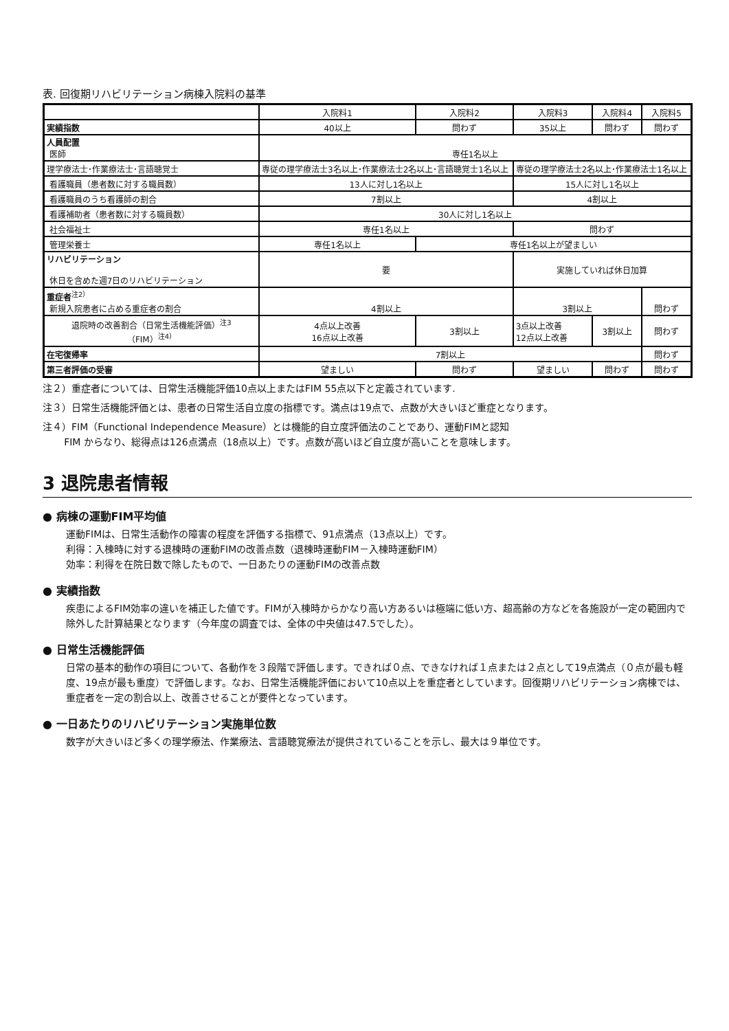表. 回復期リハビリテーション病棟入院料の基準
| | 入院料1 | 入院料2 | 入院料3 | 入院料4 | 入院料5 |
| 実績指数 | 40以上 | 問わず | 35以上 | 問わず | 問わず |
| 人員配置 医師 | 専任1名以上 | | | | |
| 理学療法士･作業療法士･言語聴覚士 | 専従の理学療法士3名以上･作業療法士2名以上･言語聴覚士1名以上 | | 専従の理学療法士2名以上･作業療法士1名以上 | | |
| 看護職員（患者数に対する職員数） | 13人に対し1名以上 | | 15人に対し1名以上 | | |
| 看護職員のうち看護師の割合 | 7割以上 | | 4割以上 | | |
| 看護補助者（患者数に対する職員数） | 30人に対し1名以上 | | | | |
| 社会福祉士 | 専任1名以上 | | 問わず | | |
| 管理栄養士 | 専任1名以上 | 専任1名以上が望ましい | | | |
| リハビリテーション 休日を含めた週7日のリハビリテーション | 要 | | 実施していれば休日加算 | | |
| 重症者<sup>注2）</sup> 新規入院患者に占める重症者の割合 | 4割以上 | | 3割以上 | | 問わず |
| 退院時の改善割合（日常生活機能評価）<sup>注3</sup> （FIM）<sup>注4）</sup> | 4点以上改善 16点以上改善 | 3割以上 | 3点以上改善 12点以上改善 | 3割以上 | 問わず |
| 在宅復帰率 | 7割以上 | | | | 問わず |
| 第三者評価の受審 | 望ましい | 問わず | 望ましい | 問わず | 問わず |
注２）重症者については、日常生活機能評価10点以上またはFIM 55点以下と定義されています.
注３）日常生活機能評価とは、患者の日常生活自立度の指標です。満点は19点で、点数が大きいほど重症となります。
注４）FIM（Functional Independence Measure）とは機能的自立度評価法のことであり、運動FIMと認知
FIM からなり、総得点は126点満点（18点以上）です。点数が高いほど自立度が高いことを意味します。
3 退院患者情報
● 病棟の運動FIM平均値
運動FIMは、日常生活動作の障害の程度を評価する指標で、91点満点（13点以上）です。
利得：入棟時に対する退棟時の運動FIMの改善点数（退棟時運動FIM－入棟時運動FIM）
効率：利得を在院日数で除したもので、一日あたりの運動FIMの改善点数
● 実績指数
疾患によるFIM効率の違いを補正した値です。FIMが入棟時からかなり高い方あるいは極端に低い方、超高齢の方などを各施設が一定の範囲内で除外した計算結果となります（今年度の調査では、全体の中央値は47.5でした）。
● 日常生活機能評価
日常の基本的動作の項目について、各動作を３段階で評価します。できれば０点、できなければ１点または２点として19点満点（０点が最も軽度、19点が最も重度）で評価します。なお、日常生活機能評価において10点以上を重症者としています。回復期リハビリテーション病棟では、重症者を一定の割合以上、改善させることが要件となっています。
● 一日あたりのリハビリテーション実施単位数
数字が大きいほど多くの理学療法、作業療法、言語聴覚療法が提供されていることを示し、最大は９単位です。